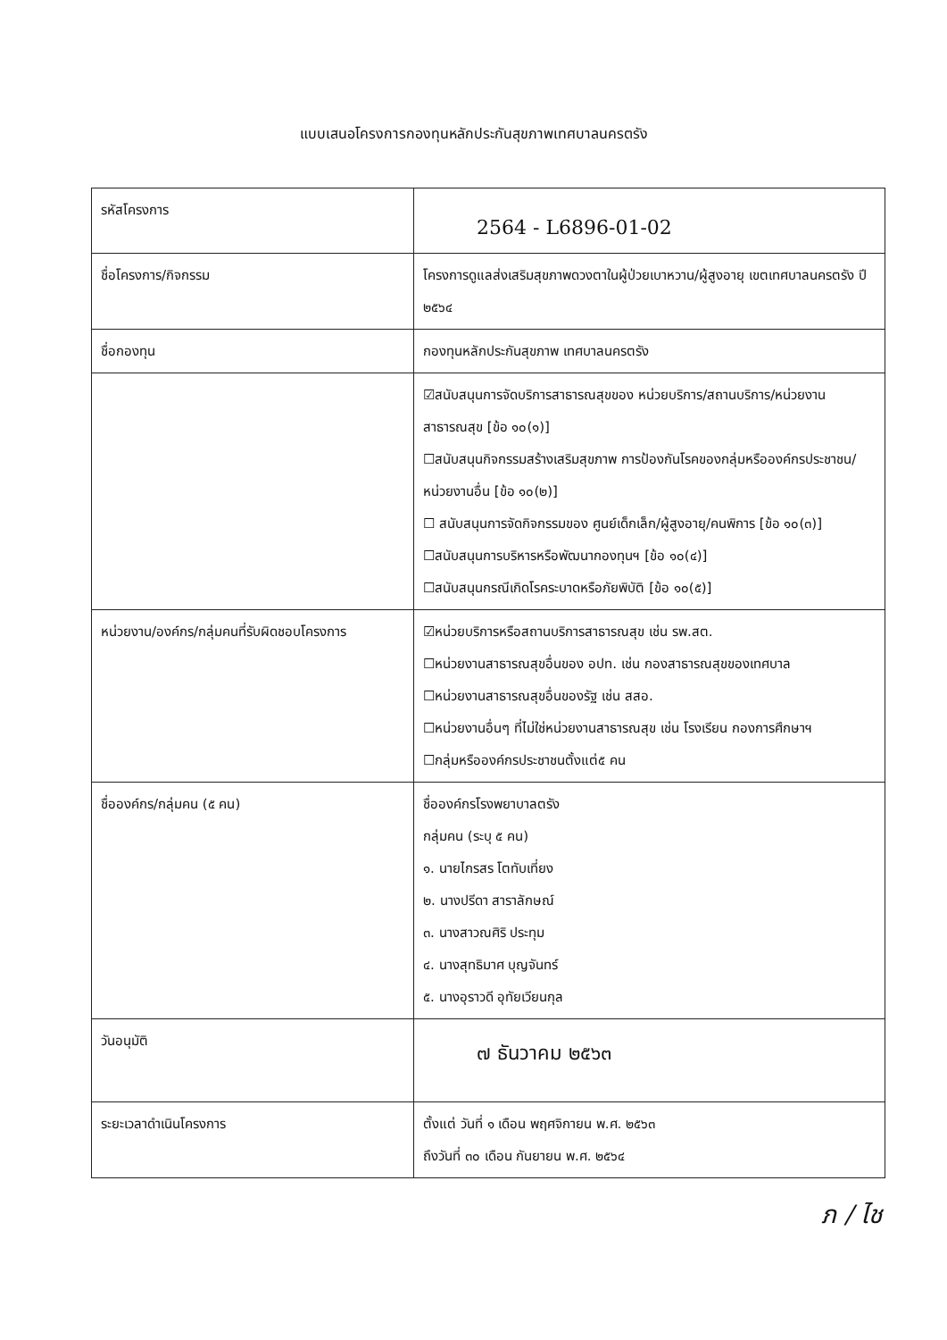แบบเสนอโครงการกองทุนหลักประกันสุขภาพเทศบาลนครตรัง
| รหัสโครงการ | 2564 - L6896-01-02 |
| ชื่อโครงการ/กิจกรรม | โครงการดูแลส่งเสริมสุขภาพดวงตาในผู้ป่วยเบาหวาน/ผู้สูงอายุ เขตเทศบาลนครตรัง ปี ๒๕๖๔ |
| ชื่อกองทุน | กองทุนหลักประกันสุขภาพ เทศบาลนครตรัง |
| | ☑สนับสนุนการจัดบริการสาธารณสุขของ หน่วยบริการ/สถานบริการ/หน่วยงานสาธารณสุข [ข้อ ๑๐(๑)] ☐สนับสนุนกิจกรรมสร้างเสริมสุขภาพ การป้องกันโรคของกลุ่มหรือองค์กรประชาชน/หน่วยงานอื่น [ข้อ ๑๐(๒)] ☐ สนับสนุนการจัดกิจกรรมของ ศูนย์เด็กเล็ก/ผู้สูงอายุ/คนพิการ [ข้อ ๑๐(๓)] ☐สนับสนุนการบริหารหรือพัฒนากองทุนฯ [ข้อ ๑๐(๔)] ☐สนับสนุนกรณีเกิดโรคระบาดหรือภัยพิบัติ [ข้อ ๑๐(๕)] |
| หน่วยงาน/องค์กร/กลุ่มคนที่รับผิดชอบโครงการ | ☑หน่วยบริการหรือสถานบริการสาธารณสุข เช่น รพ.สต. ☐หน่วยงานสาธารณสุขอื่นของ อปท. เช่น กองสาธารณสุขของเทศบาล ☐หน่วยงานสาธารณสุขอื่นของรัฐ เช่น สสอ. ☐หน่วยงานอื่นๆ ที่ไม่ใช่หน่วยงานสาธารณสุข เช่น โรงเรียน กองการศึกษาฯ ☐กลุ่มหรือองค์กรประชาชนตั้งแต่๕ คน |
| ชื่อองค์กร/กลุ่มคน (๕ คน) | ชื่อองค์กรโรงพยาบาลตรัง กลุ่มคน (ระบุ ๕ คน) ๑. นายไกรสร โตทับเที่ยง ๒. นางปรีดา สาราลักษณ์ ๓. นางสาวณศิริ ประทุม ๔. นางสุทธิมาศ บุญจันทร์ ๕. นางอุราวดี อุทัยเวียนกุล |
| วันอนุมัติ | ๗ ธันวาคม ๒๕๖๓ |
| ระยะเวลาดำเนินโครงการ | ตั้งแต่ วันที่ ๑ เดือน พฤศจิกายน พ.ศ. ๒๕๖๓ ถึงวันที่ ๓๐ เดือน กันยายน พ.ศ. ๒๕๖๔ |
ภ / ไช